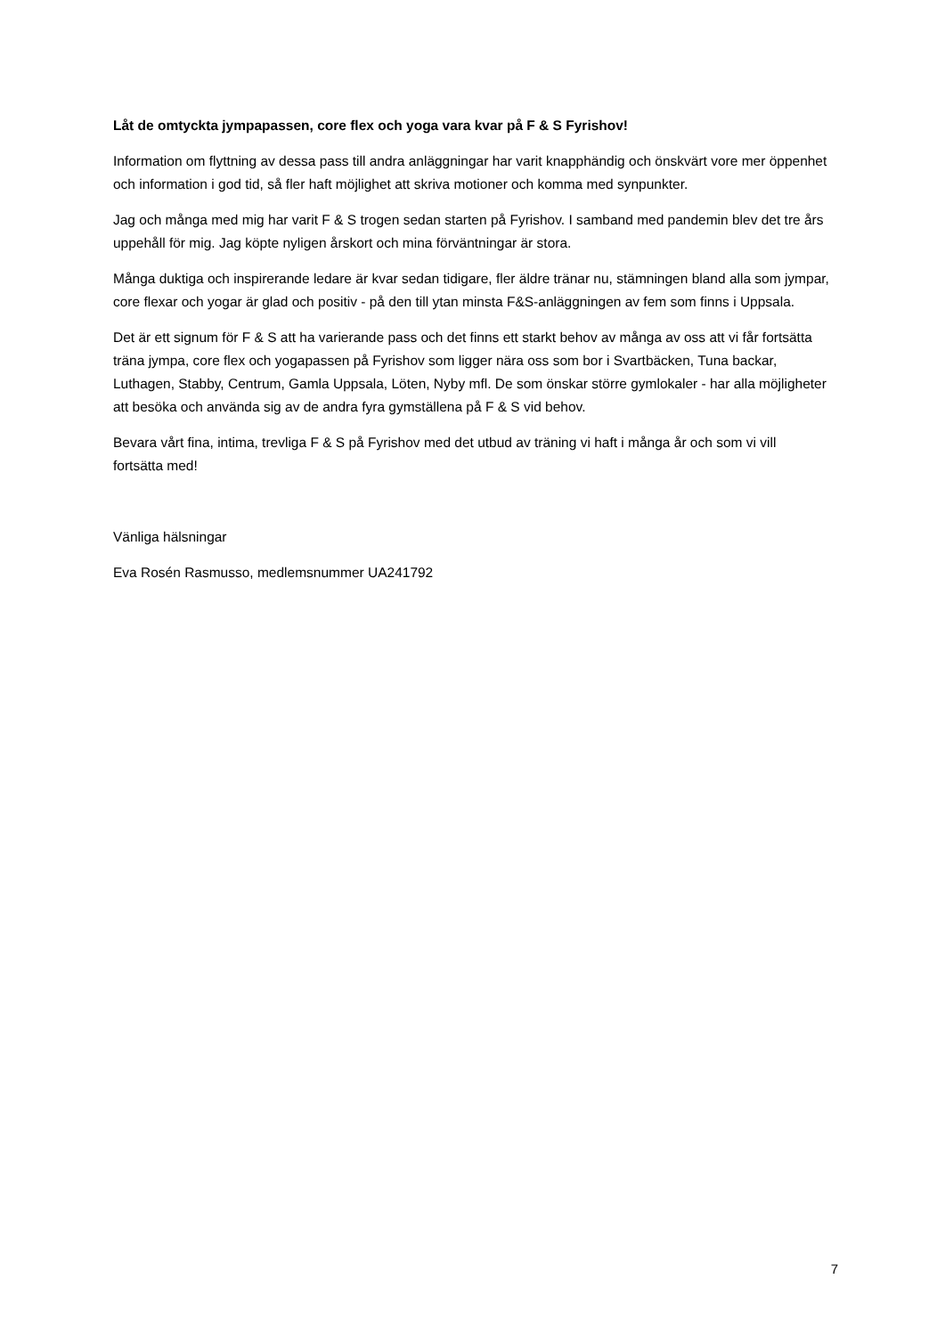Låt de omtyckta jympapassen, core flex och yoga vara kvar på F & S Fyrishov!
Information om flyttning av dessa pass till andra anläggningar har varit knapphändig och önskvärt vore mer öppenhet och information i god tid, så fler haft möjlighet att skriva motioner och komma med synpunkter.
Jag och många med mig har varit F & S trogen sedan starten på Fyrishov. I samband med pandemin blev det tre års uppehåll för mig. Jag köpte nyligen årskort och mina förväntningar är stora.
Många duktiga och inspirerande ledare är kvar sedan tidigare, fler äldre tränar nu, stämningen bland alla som jympar, core flexar och yogar är glad och positiv - på den till ytan minsta F&S-anläggningen av fem som finns i Uppsala.
Det är ett signum för F & S att ha varierande pass och det finns ett starkt behov av många av oss att vi får fortsätta träna jympa, core flex och yogapassen på Fyrishov som ligger nära oss som bor i Svartbäcken, Tuna backar, Luthagen, Stabby, Centrum, Gamla Uppsala, Löten, Nyby mfl. De som önskar större gymlokaler - har alla möjligheter att besöka och använda sig av de andra fyra gymställena på F & S vid behov.
Bevara vårt fina, intima, trevliga F & S på Fyrishov med det utbud av träning vi haft i många år och som vi vill fortsätta med!
Vänliga hälsningar
Eva Rosén Rasmusso, medlemsnummer UA241792
7